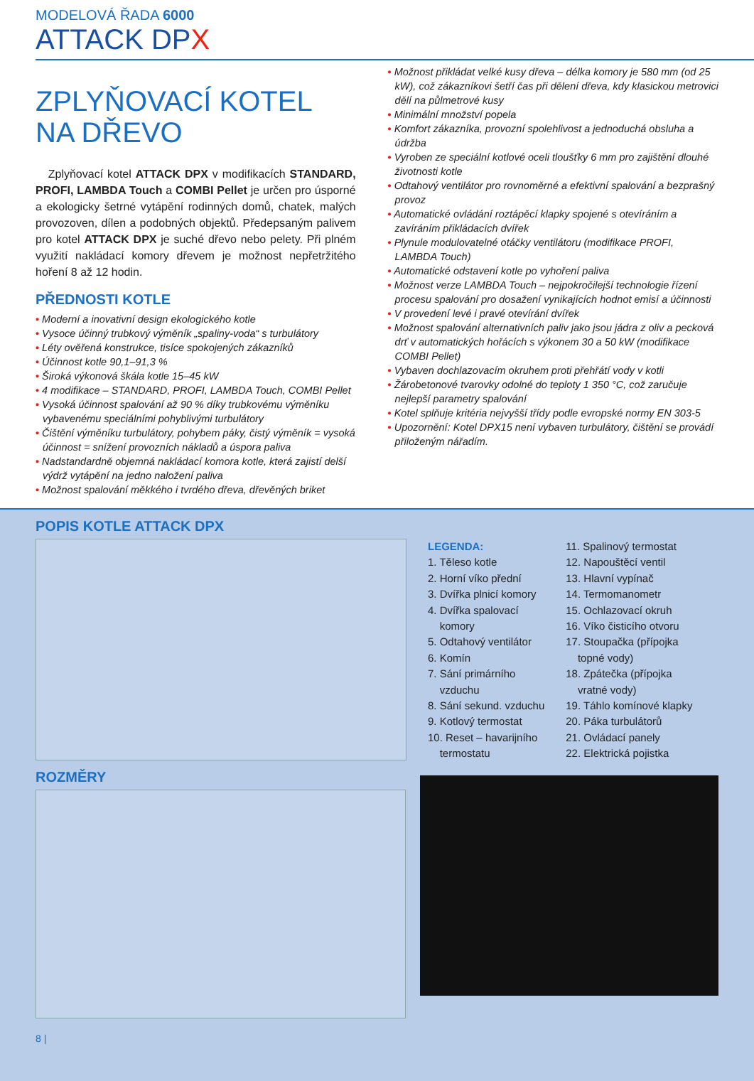MODELOVÁ ŘADA 6000
ATTACK DPX
ZPLYŇOVACÍ KOTEL
NA DŘEVO
Zplyňovací kotel ATTACK DPX v modifikacích STANDARD, PROFI, LAMBDA Touch a COMBI Pellet je určen pro úsporné a ekologicky šetrné vytápění rodinných domů, chatek, malých provozoven, dílen a podobných objektů. Předepsaným palivem pro kotel ATTACK DPX je suché dřevo nebo pelety. Při plném využití nakládací komory dřevem je možnost nepřetržitého hoření 8 až 12 hodin.
PŘEDNOSTI KOTLE
• Moderní a inovativní design ekologického kotle
• Vysoce účinný trubkový výměník „spaliny-voda“ s turbulátory
• Léty ověřená konstrukce, tisíce spokojených zákazníků
• Účinnost kotle 90,1–91,3 %
• Široká výkonová škála kotle 15–45 kW
• 4 modifikace – STANDARD, PROFI, LAMBDA Touch, COMBI Pellet
• Vysoká účinnost spalování až 90 % díky trubkovému výměníku vybavenému speciálními pohyblivými turbulátory
• Čištění výměníku turbulátory, pohybem páky, čistý výměník = vysoká účinnost = snížení provozních nákladů a úspora paliva
• Nadstandardně objemná nakládací komora kotle, která zajistí delší výdrž vytápění na jedno naložení paliva
• Možnost spalování měkkého i tvrdého dřeva, dřevěných briket
• Možnost přikládat velké kusy dřeva – délka komory je 580 mm (od 25 kW), což zákazníkovi šetří čas při dělení dřeva, kdy klasickou metrovici dělí na půlmetrové kusy
• Minimální množství popela
• Komfort zákazníka, provozní spolehlivost a jednoduchá obsluha a údržba
• Vyroben ze speciální kotlové oceli tloušťky 6 mm pro zajištění dlouhé životnosti kotle
• Odtahový ventilátor pro rovnoměrné a efektivní spalování a bezprašný provoz
• Automatické ovládání roztápěcí klapky spojené s otevíráním a zavíráním přikládacích dvířek
• Plynule modulovatelné otáčky ventilátoru (modifikace PROFI, LAMBDA Touch)
• Automatické odstavení kotle po vyhoření paliva
• Možnost verze LAMBDA Touch – nejpokročilejší technologie řízení procesu spalování pro dosažení vynikajících hodnot emisí a účinnosti
• V provedení levé i pravé otevírání dvířek
• Možnost spalování alternativních paliv jako jsou jádra z oliv a pecková drť v automatických hořácích s výkonem 30 a 50 kW (modifikace COMBI Pellet)
• Vybaven dochlazovacím okruhem proti přehřátí vody v kotli
• Žárobetonové tvarovky odolné do teploty 1 350 °C, což zaručuje nejlepší parametry spalování
• Kotel splňuje kritéria nejvyšší třídy podle evropské normy EN 303-5
• Upozornění: Kotel DPX15 není vybaven turbulátory, čištění se provádí přiloženým nářadím.
POPIS KOTLE ATTACK DPX
LEGENDA:
1. Těleso kotle
2. Horní víko přední
3. Dvířka plnicí komory
4. Dvířka spalovací
komory
5. Odtahový ventilátor
6. Komín
7. Sání primárního
vzduchu
8. Sání sekund. vzduchu
9. Kotlový termostat
10. Reset – havarijního
termostatu
11. Spalinový termostat
12. Napouštěcí ventil
13. Hlavní vypínač
14. Termomanometr
15. Ochlazovací okruh
16. Víko čisticího otvoru
17. Stoupačka (přípojka
topné vody)
18. Zpátečka (přípojka
vratné vody)
19. Táhlo komínové klapky
20. Páka turbulátorů
21. Ovládací panely
22. Elektrická pojistka
ROZMĚRY
8 |